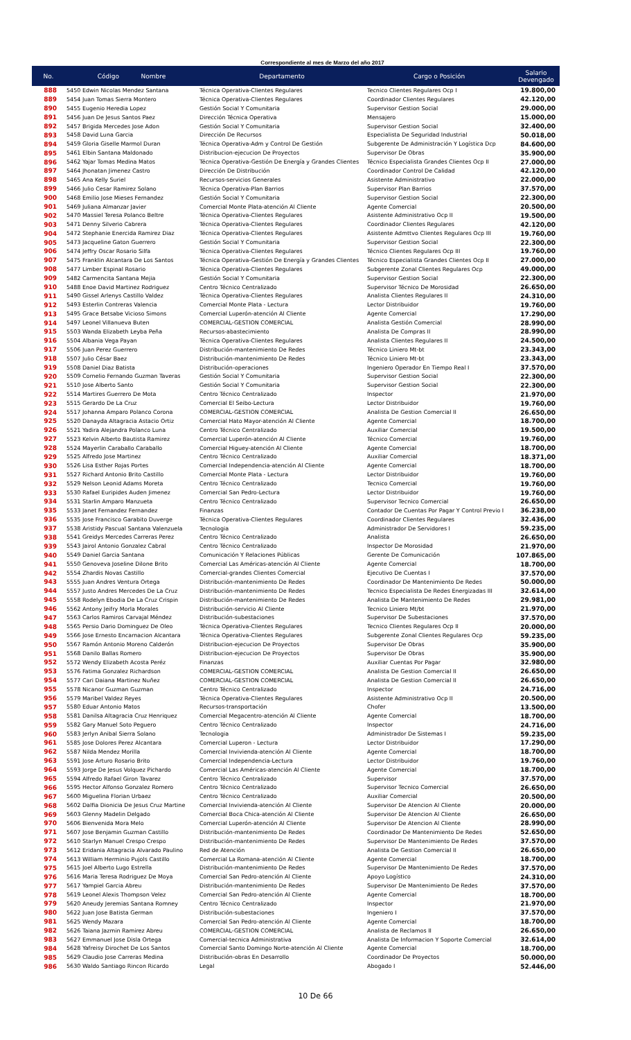Correspondiente al mes de Marzo del año 2017
| No. | Código Nombre | Departamento | Cargo o Posición | Salario Devengado |
| --- | --- | --- | --- | --- |
| 888 | 5450 Edwin Nicolas Mendez Santana | Técnica Operativa-Clientes Regulares | Tecnico Clientes Regulares Ocp I | 19.800,00 |
| 889 | 5454 Juan Tomas Sierra Montero | Técnica Operativa-Clientes Regulares | Coordinador Clientes Regulares | 42.120,00 |
| 890 | 5455 Eugenio Heredia Lopez | Gestión Social Y Comunitaria | Supervisor Gestion Social | 29.000,00 |
| 891 | 5456 Juan De Jesus Santos Paez | Dirección Técnica Operativa | Mensajero | 15.000,00 |
| 892 | 5457 Brigida Mercedes Jose Adon | Gestión Social Y Comunitaria | Supervisor Gestion Social | 32.400,00 |
| 893 | 5458 David Luna Garcia | Dirección De Recursos | Especialista De Seguridad Industrial | 50.018,00 |
| 894 | 5459 Gloria Giselle Marmol Duran | Técnica Operativa-Adm y Control De Gestión | Subgerente De Administración Y Logística Dcp | 84.600,00 |
| 895 | 5461 Elbin Santana Maldonado | Distribucion-ejecucion De Proyectos | Supervisor De Obras | 35.900,00 |
| 896 | 5462 Yajar Tomas Medina Matos | Técnica Operativa-Gestión De Energía y Grandes Clientes | Técnico Especialista Grandes Clientes Ocp II | 27.000,00 |
| 897 | 5464 Jhonatan Jimenez Castro | Dirección De Distribución | Coordinador Control De Calidad | 42.120,00 |
| 898 | 5465 Ana Kelly Suriel | Recursos-servicios Generales | Asistente Administrativo | 22.000,00 |
| 899 | 5466 Julio Cesar Ramirez Solano | Técnica Operativa-Plan Barrios | Supervisor Plan Barrios | 37.570,00 |
| 900 | 5468 Emilio Jose Mieses Fernandez | Gestión Social Y Comunitaria | Supervisor Gestion Social | 22.300,00 |
| 901 | 5469 Juliana Almanzar Javier | Comercial Monte Plata-atención Al Cliente | Agente Comercial | 20.500,00 |
| 902 | 5470 Massiel Teresa Polanco Beltre | Técnica Operativa-Clientes Regulares | Asistente Administrativo Ocp II | 19.500,00 |
| 903 | 5471 Denny Silverio Cabrera | Técnica Operativa-Clientes Regulares | Coordinador Clientes Regulares | 42.120,00 |
| 904 | 5472 Stephanie Enercida Ramirez Diaz | Técnica Operativa-Clientes Regulares | Asistente Admttvo Clientes Regulares Ocp III | 19.760,00 |
| 905 | 5473 Jacqueline Gaton Guerrero | Gestión Social Y Comunitaria | Supervisor Gestion Social | 22.300,00 |
| 906 | 5474 Jeffry Oscar Rosario Silfa | Técnica Operativa-Clientes Regulares | Técnico Clientes Regulares Ocp III | 19.760,00 |
| 907 | 5475 Franklin Alcantara De Los Santos | Técnica Operativa-Gestión De Energía y Grandes Clientes | Técnico Especialista Grandes Clientes Ocp II | 27.000,00 |
| 908 | 5477 Limber Espinal Rosario | Técnica Operativa-Clientes Regulares | Subgerente Zonal Clientes Regulares Ocp | 49.000,00 |
| 909 | 5482 Carmencita Santana Mejia | Gestión Social Y Comunitaria | Supervisor Gestion Social | 22.300,00 |
| 910 | 5488 Enoe David Martinez Rodriguez | Centro Técnico Centralizado | Supervisor Técnico De Morosidad | 26.650,00 |
| 911 | 5490 Gissel Arlenys Castillo Valdez | Técnica Operativa-Clientes Regulares | Analista Clientes Regulares II | 24.310,00 |
| 912 | 5493 Esterlin Contreras Valencia | Comercial Monte Plata - Lectura | Lector Distribuidor | 19.760,00 |
| 913 | 5495 Grace Betsabe Vicioso Simons | Comercial Luperón-atención Al Cliente | Agente Comercial | 17.290,00 |
| 914 | 5497 Leonel Villanueva Buten | COMERCIAL-GESTION COMERCIAL | Analista Gestión Comercial | 28.990,00 |
| 915 | 5503 Wanda Elizabeth Leyba Peña | Recursos-abastecimiento | Analista De Compras II | 28.990,00 |
| 916 | 5504 Albania Vega Payan | Técnica Operativa-Clientes Regulares | Analista Clientes Regulares II | 24.500,00 |
| 917 | 5506 Juan Perez Guerrero | Distribución-mantenimiento De Redes | Técnico Liniero Mt-bt | 23.343,00 |
| 918 | 5507 Julio César Baez | Distribución-mantenimiento De Redes | Técnico Liniero Mt-bt | 23.343,00 |
| 919 | 5508 Daniel Diaz Batista | Distribución-operaciones | Ingeniero Operador En Tiempo Real I | 37.570,00 |
| 920 | 5509 Cornelio Fernando Guzman Taveras | Gestión Social Y Comunitaria | Supervisor Gestion Social | 22.300,00 |
| 921 | 5510 Jose Alberto Santo | Gestión Social Y Comunitaria | Supervisor Gestion Social | 22.300,00 |
| 922 | 5514 Martires Guerrero De Mota | Centro Técnico Centralizado | Inspector | 21.970,00 |
| 923 | 5515 Gerardo De La Cruz | Comercial El Seibo-Lectura | Lector Distribuidor | 19.760,00 |
| 924 | 5517 Johanna Amparo Polanco Corona | COMERCIAL-GESTION COMERCIAL | Analista De Gestion Comercial II | 26.650,00 |
| 925 | 5520 Danayda Altagracia Astacio Ortiz | Comercial Hato Mayor-atención Al Cliente | Agente Comercial | 18.700,00 |
| 926 | 5521 Yadira Alejandra Polanco Luna | Centro Técnico Centralizado | Auxiliar Comercial | 19.500,00 |
| 927 | 5523 Kelvin Alberto Bautista Ramirez | Comercial Luperón-atención Al Cliente | Técnico Comercial | 19.760,00 |
| 928 | 5524 Mayerlin Caraballo Caraballo | Comercial Higuey-atención Al Cliente | Agente Comercial | 18.700,00 |
| 929 | 5525 Alfredo Jose Martinez | Centro Técnico Centralizado | Auxiliar Comercial | 18.371,00 |
| 930 | 5526 Lisa Esther Rojas Portes | Comercial Independencia-atención Al Cliente | Agente Comercial | 18.700,00 |
| 931 | 5527 Richard Antonio Brito Castillo | Comercial Monte Plata - Lectura | Lector Distribuidor | 19.760,00 |
| 932 | 5529 Nelson Leonid Adams Moreta | Centro Técnico Centralizado | Tecnico Comercial | 19.760,00 |
| 933 | 5530 Rafael Euripides Auden Jimenez | Comercial San Pedro-Lectura | Lector Distribuidor | 19.760,00 |
| 934 | 5531 Starlin Amparo Manzueta | Centro Técnico Centralizado | Supervisor Tecnico Comercial | 26.650,00 |
| 935 | 5533 Janet Fernandez Fernandez | Finanzas | Contador De Cuentas Por Pagar Y Control Previo I | 36.238,00 |
| 936 | 5535 Jose Francisco Garabito Duverge | Técnica Operativa-Clientes Regulares | Coordinador Clientes Regulares | 32.436,00 |
| 937 | 5538 Aristidy Pascual Santana Valenzuela | Tecnologia | Administrador De Servidores I | 59.235,00 |
| 938 | 5541 Greidys Mercedes Carreras Perez | Centro Técnico Centralizado | Analista | 26.650,00 |
| 939 | 5543 Jairol Antonio Gonzalez Cabral | Centro Técnico Centralizado | Inspector De Morosidad | 21.970,00 |
| 940 | 5549 Daniel Garcia Santana | Comunicación Y Relaciones Públicas | Gerente De Comunicación | 107.865,00 |
| 941 | 5550 Genoveva Joseline Dilone Brito | Comercial Las Américas-atención Al Cliente | Agente Comercial | 18.700,00 |
| 942 | 5554 Zhardis Novas Castillo | Comercial-grandes Clientes Comercial | Ejecutivo De Cuentas I | 37.570,00 |
| 943 | 5555 Juan Andres Ventura Ortega | Distribución-mantenimiento De Redes | Coordinador De Mantenimiento De Redes | 50.000,00 |
| 944 | 5557 Justo Andres Mercedes De La Cruz | Distribución-mantenimiento De Redes | Tecnico Especialista De Redes Energizadas III | 32.614,00 |
| 945 | 5558 Rodelyn Ebodia De La Cruz Crispin | Distribución-mantenimiento De Redes | Analista De Mantenimiento De Redes | 29.981,00 |
| 946 | 5562 Antony Jeifry Morla Morales | Distribución-servicio Al Cliente | Tecnico Liniero Mt/bt | 21.970,00 |
| 947 | 5563 Carlos Ramiros Carvajal Méndez | Distribución-subestaciones | Supervisor De Subestaciones | 37.570,00 |
| 948 | 5565 Persio Dario Dominguez De Oleo | Técnica Operativa-Clientes Regulares | Tecnico Clientes Regulares Ocp II | 20.000,00 |
| 949 | 5566 Jose Ernesto Encarnacion Alcantara | Técnica Operativa-Clientes Regulares | Subgerente Zonal Clientes Regulares Ocp | 59.235,00 |
| 950 | 5567 Ramón Antonio Moreno Calderón | Distribucion-ejecucion De Proyectos | Supervisor De Obras | 35.900,00 |
| 951 | 5568 Danilo Ballas Romero | Distribucion-ejecucion De Proyectos | Supervisor De Obras | 35.900,00 |
| 952 | 5572 Wendy Elizabeth Acosta Peréz | Finanzas | Auxiliar Cuentas Por Pagar | 32.980,00 |
| 953 | 5576 Fatima Gonzalez Richardson | COMERCIAL-GESTION COMERCIAL | Analista De Gestion Comercial II | 26.650,00 |
| 954 | 5577 Cari Daiana Martinez Nuñez | COMERCIAL-GESTION COMERCIAL | Analista De Gestion Comercial II | 26.650,00 |
| 955 | 5578 Nicanor Guzman Guzman | Centro Técnico Centralizado | Inspector | 24.716,00 |
| 956 | 5579 Maribel Valdez Reyes | Técnica Operativa-Clientes Regulares | Asistente Administrativo Ocp II | 20.500,00 |
| 957 | 5580 Eduar Antonio Matos | Recursos-transportación | Chofer | 13.500,00 |
| 958 | 5581 Danilsa Altagracia Cruz Henriquez | Comercial Megacentro-atención Al Cliente | Agente Comercial | 18.700,00 |
| 959 | 5582 Gary Manuel Soto Peguero | Centro Técnico Centralizado | Inspector | 24.716,00 |
| 960 | 5583 Jerlyn Anibal Sierra Solano | Tecnologia | Administrador De Sistemas I | 59.235,00 |
| 961 | 5585 Jose Dolores Perez Alcantara | Comercial Luperon - Lectura | Lector Distribuidor | 17.290,00 |
| 962 | 5587 Nilda Mendez Morilla | Comercial Invivienda-atención Al Cliente | Agente Comercial | 18.700,00 |
| 963 | 5591 Jose Arturo Rosario Brito | Comercial Independencia-Lectura | Lector Distribuidor | 19.760,00 |
| 964 | 5593 Jorge De Jesus Volquez Pichardo | Comercial Las Américas-atención Al Cliente | Agente Comercial | 18.700,00 |
| 965 | 5594 Alfredo Rafael Giron Tavarez | Centro Técnico Centralizado | Supervisor | 37.570,00 |
| 966 | 5595 Hector Alfonso Gonzalez Romero | Centro Técnico Centralizado | Supervisor Tecnico Comercial | 26.650,00 |
| 967 | 5600 Miguelina Florian Urbaez | Centro Técnico Centralizado | Auxiliar Comercial | 20.500,00 |
| 968 | 5602 Dalfia Dionicia De Jesus Cruz Martine | Comercial Invivienda-atención Al Cliente | Supervisor De Atencion Al Cliente | 20.000,00 |
| 969 | 5603 Glenny Madelin Delgado | Comercial Boca Chica-atención Al Cliente | Supervisor De Atencion Al Cliente | 26.650,00 |
| 970 | 5606 Bienvenida Mora Melo | Comercial Luperón-atención Al Cliente | Supervisor De Atencion Al Cliente | 28.990,00 |
| 971 | 5607 Jose Benjamin Guzman Castillo | Distribución-mantenimiento De Redes | Coordinador De Mantenimiento De Redes | 52.650,00 |
| 972 | 5610 Starlyn Manuel Crespo Crespo | Distribución-mantenimiento De Redes | Supervisor De Mantenimiento De Redes | 37.570,00 |
| 973 | 5612 Eridania Altagracia Alvarado Paulino | Red de Atención | Analista De Gestion Comercial II | 26.650,00 |
| 974 | 5613 William Herminio Pujols Castillo | Comercial La Romana-atención Al Cliente | Agente Comercial | 18.700,00 |
| 975 | 5615 Joel Alberto Lugo Estrella | Distribución-mantenimiento De Redes | Supervisor De Mantenimiento De Redes | 37.570,00 |
| 976 | 5616 Maria Teresa Rodriguez De Moya | Comercial San Pedro-atención Al Cliente | Apoyo Logístico | 24.310,00 |
| 977 | 5617 Yampiel Garcia Abreu | Distribución-mantenimiento De Redes | Supervisor De Mantenimiento De Redes | 37.570,00 |
| 978 | 5619 Leonel Alexis Thompson Velez | Comercial San Pedro-atención Al Cliente | Agente Comercial | 18.700,00 |
| 979 | 5620 Aneudy Jeremias Santana Romney | Centro Técnico Centralizado | Inspector | 21.970,00 |
| 980 | 5622 Juan Jose Batista German | Distribución-subestaciones | Ingeniero I | 37.570,00 |
| 981 | 5625 Wendy Mazara | Comercial San Pedro-atención Al Cliente | Agente Comercial | 18.700,00 |
| 982 | 5626 Taiana Jazmin Ramirez Abreu | COMERCIAL-GESTION COMERCIAL | Analista de Reclamos II | 26.650,00 |
| 983 | 5627 Emmanuel Jose Disla Ortega | Comercial-tecnica Administrativa | Analista De Informacion Y Soporte Comercial | 32.614,00 |
| 984 | 5628 Yafreisy Dirochet De Los Santos | Comercial Santo Domingo Norte-atención Al Cliente | Agente Comercial | 18.700,00 |
| 985 | 5629 Claudio Jose Carreras Medina | Distribución-obras En Desarrollo | Coordinador De Proyectos | 50.000,00 |
| 986 | 5630 Waldo Santiago Rincon Ricardo | Legal | Abogado I | 52.446,00 |
10 De 66